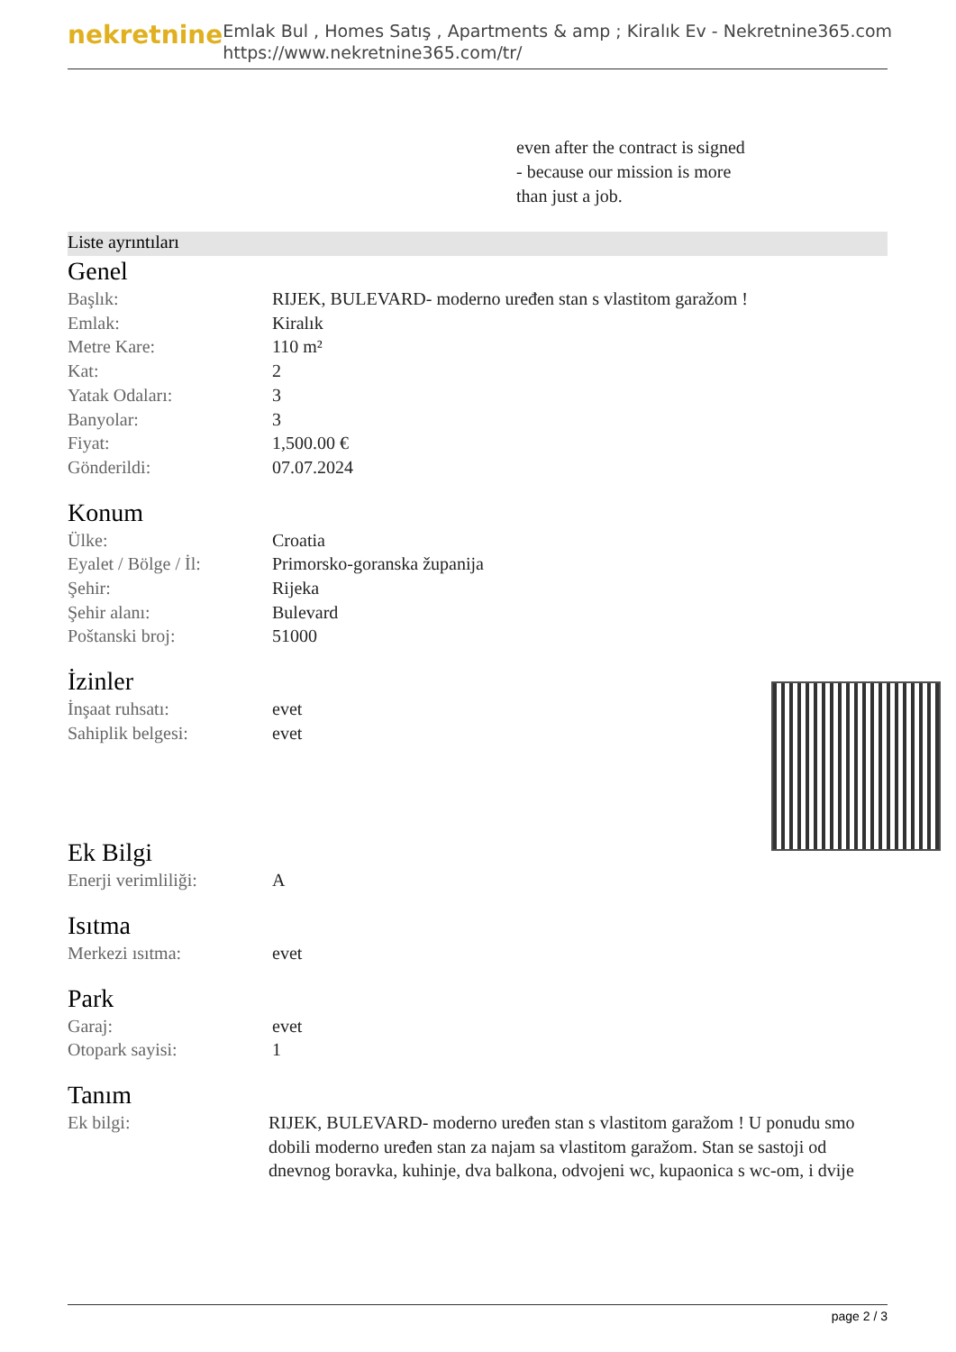nekretnine
Emlak Bul , Homes Satış , Apartments & amp ; Kiralık Ev - Nekretnine365.com
https://www.nekretnine365.com/tr/
even after the contract is signed
- because our mission is more
than just a job.
Liste ayrıntıları
Genel
| Başlık: | RIJEK, BULEVARD- moderno uređen stan s vlastitom garažom ! |
| Emlak: | Kiralık |
| Metre Kare: | 110 m² |
| Kat: | 2 |
| Yatak Odaları: | 3 |
| Banyolar: | 3 |
| Fiyat: | 1,500.00 € |
| Gönderildi: | 07.07.2024 |
Konum
| Ülke: | Croatia |
| Eyalet / Bölge / İl: | Primorsko-goranska županija |
| Şehir: | Rijeka |
| Şehir alanı: | Bulevard |
| Poštanski broj: | 51000 |
İzinler
| İnşaat ruhsatı: | evet |
| Sahiplik belgesi: | evet |
Ek Bilgi
| Enerji verimliliği: | A |
Isıtma
| Merkezi ısıtma: | evet |
Park
| Garaj: | evet |
| Otopark sayisi: | 1 |
Tanım
| Ek bilgi: | RIJEK, BULEVARD- moderno uređen stan s vlastitom garažom ! U ponudu smo dobili moderno uređen stan za najam sa vlastitom garažom. Stan se sastoji od dnevnog boravka, kuhinje, dva balkona, odvojeni wc, kupaonica s wc-om, i dvije |
page 2 / 3